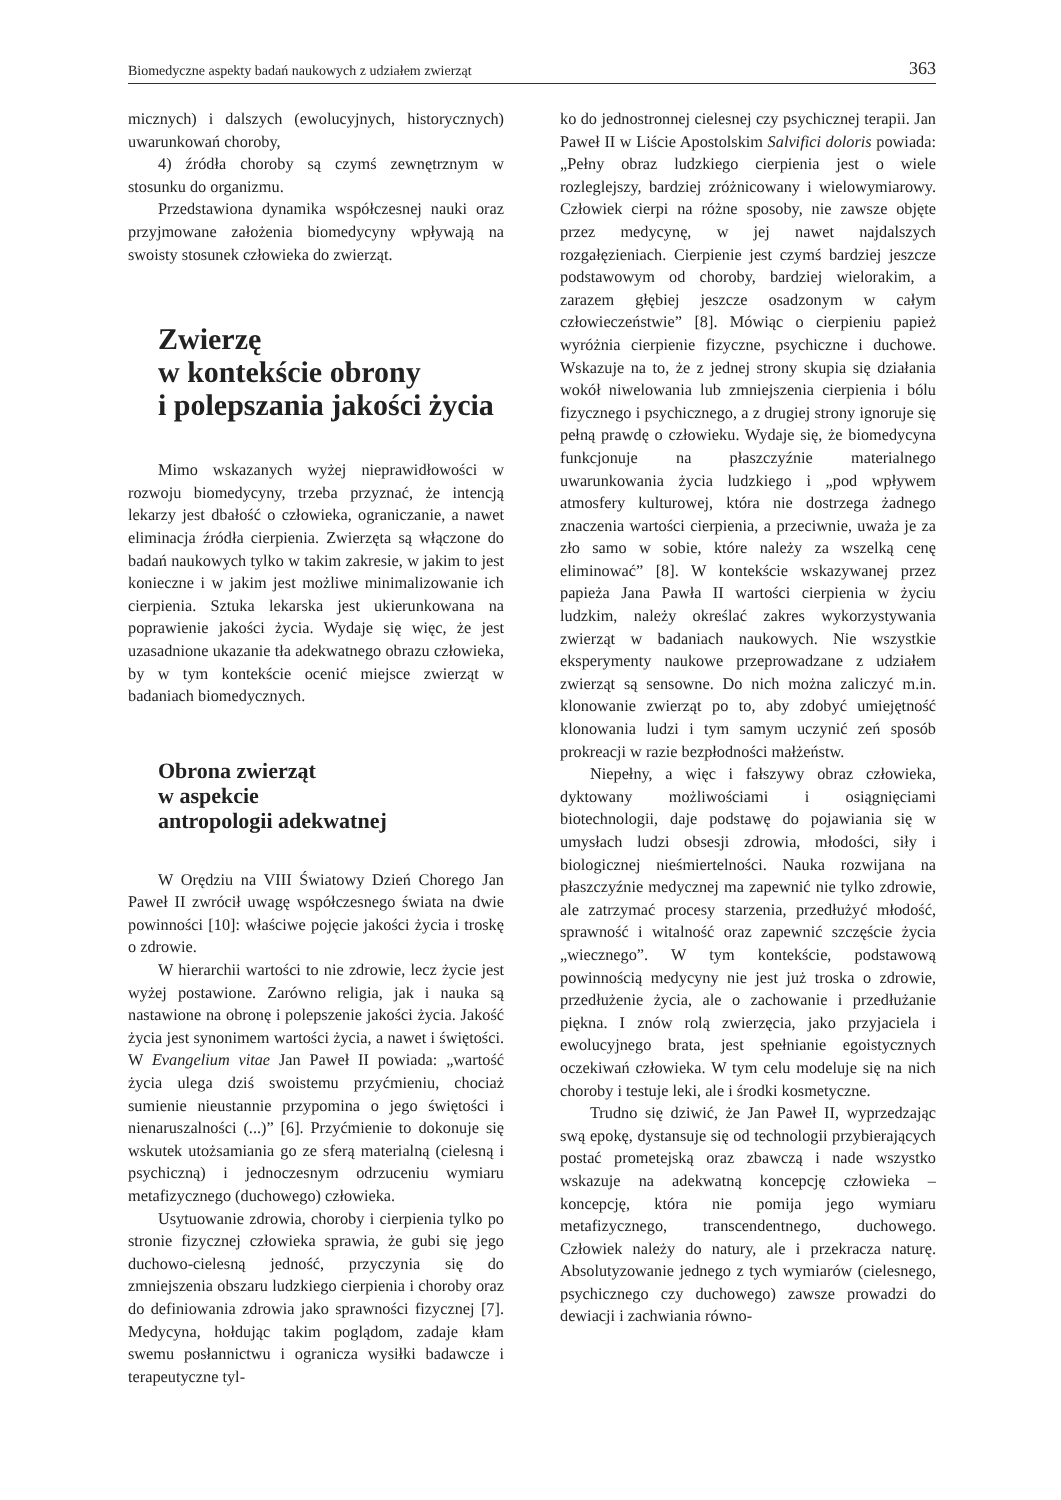Biomedyczne aspekty badań naukowych z udziałem zwierząt 363
micznych) i dalszych (ewolucyjnych, historycznych) uwarunkowań choroby,
4) źródła choroby są czymś zewnętrznym w stosunku do organizmu.
Przedstawiona dynamika współczesnej nauki oraz przyjmowane założenia biomedycyny wpływają na swoisty stosunek człowieka do zwierząt.
Zwierzę
w kontekście obrony
i polepszania jakości życia
Mimo wskazanych wyżej nieprawidłowości w rozwoju biomedycyny, trzeba przyznać, że intencją lekarzy jest dbałość o człowieka, ograniczanie, a nawet eliminacja źródła cierpienia. Zwierzęta są włączone do badań naukowych tylko w takim zakresie, w jakim to jest konieczne i w jakim jest możliwe minimalizowanie ich cierpienia. Sztuka lekarska jest ukierunkowana na poprawienie jakości życia. Wydaje się więc, że jest uzasadnione ukazanie tła adekwatnego obrazu człowieka, by w tym kontekście ocenić miejsce zwierząt w badaniach biomedycznych.
Obrona zwierząt
w aspekcie
antropologii adekwatnej
W Orędziu na VIII Światowy Dzień Chorego Jan Paweł II zwrócił uwagę współczesnego świata na dwie powinności [10]: właściwe pojęcie jakości życia i troskę o zdrowie.
W hierarchii wartości to nie zdrowie, lecz życie jest wyżej postawione. Zarówno religia, jak i nauka są nastawione na obronę i polepszenie jakości życia. Jakość życia jest synonimem wartości życia, a nawet i świętości. W Evangelium vitae Jan Paweł II powiada: „wartość życia ulega dziś swoistemu przyćmieniu, chociaż sumienie nieustannie przypomina o jego świętości i nienaruszalności (...)” [6]. Przyćmienie to dokonuje się wskutek utożsamiania go ze sferą materialną (cielesną i psychiczną) i jednoczesnym odrzuceniu wymiaru metafizycznego (duchowego) człowieka.
Usytuowanie zdrowia, choroby i cierpienia tylko po stronie fizycznej człowieka sprawia, że gubi się jego duchowo-cielesną jedność, przyczynia się do zmniejszenia obszaru ludzkiego cierpienia i choroby oraz do definiowania zdrowia jako sprawności fizycznej [7]. Medycyna, hołdując takim poglądom, zadaje kłam swemu posłannictwu i ogranicza wysiłki badawcze i terapeutyczne tyl-
ko do jednostronnej cielesnej czy psychicznej terapii. Jan Paweł II w Liście Apostolskim Salvifici doloris powiada: „Pełny obraz ludzkiego cierpienia jest o wiele rozleglejszy, bardziej zróżnicowany i wielowymiarowy. Człowiek cierpi na różne sposoby, nie zawsze objęte przez medycynę, w jej nawet najdalszych rozgałęzieniach. Cierpienie jest czymś bardziej jeszcze podstawowym od choroby, bardziej wielorakim, a zarazem głębiej jeszcze osadzonym w całym człowieczeństwie” [8]. Mówiąc o cierpieniu papież wyróżnia cierpienie fizyczne, psychiczne i duchowe. Wskazuje na to, że z jednej strony skupia się działania wokół niwelowania lub zmniejszenia cierpienia i bólu fizycznego i psychicznego, a z drugiej strony ignoruje się pełną prawdę o człowieku. Wydaje się, że biomedycyna funkcjonuje na płaszczyźnie materialnego uwarunkowania życia ludzkiego i „pod wpływem atmosfery kulturowej, która nie dostrzega żadnego znaczenia wartości cierpienia, a przeciwnie, uważa je za zło samo w sobie, które należy za wszelką cenę eliminować” [8]. W kontekście wskazywanej przez papieża Jana Pawła II wartości cierpienia w życiu ludzkim, należy określać zakres wykorzystywania zwierząt w badaniach naukowych. Nie wszystkie eksperymenty naukowe przeprowadzane z udziałem zwierząt są sensowne. Do nich można zaliczyć m.in. klonowanie zwierząt po to, aby zdobyć umiejętność klonowania ludzi i tym samym uczynić zeń sposób prokreacji w razie bezpłodności małżeństw.
Niepełny, a więc i fałszywy obraz człowieka, dyktowany możliwościami i osiągnięciami biotechnologii, daje podstawę do pojawiania się w umysłach ludzi obsesji zdrowia, młodości, siły i biologicznej nieśmiertelności. Nauka rozwijana na płaszczyźnie medycznej ma zapewnić nie tylko zdrowie, ale zatrzymać procesy starzenia, przedłużyć młodość, sprawność i witalność oraz zapewnić szczęście życia „wiecznego”. W tym kontekście, podstawową powinnością medycyny nie jest już troska o zdrowie, przedłużenie życia, ale o zachowanie i przedłużanie piękna. I znów rolą zwierzęcia, jako przyjaciela i ewolucyjnego brata, jest spełnianie egoistycznych oczekiwań człowieka. W tym celu modeluje się na nich choroby i testuje leki, ale i środki kosmetyczne.
Trudno się dziwić, że Jan Paweł II, wyprzedzając swą epokę, dystansuje się od technologii przybierających postać prometejską oraz zbawczą i nade wszystko wskazuje na adekwatną koncepcję człowieka – koncepcję, która nie pomija jego wymiaru metafizycznego, transcendentnego, duchowego. Człowiek należy do natury, ale i przekracza naturę. Absolutyzowanie jednego z tych wymiarów (cielesnego, psychicznego czy duchowego) zawsze prowadzi do dewiacji i zachwiania równo-